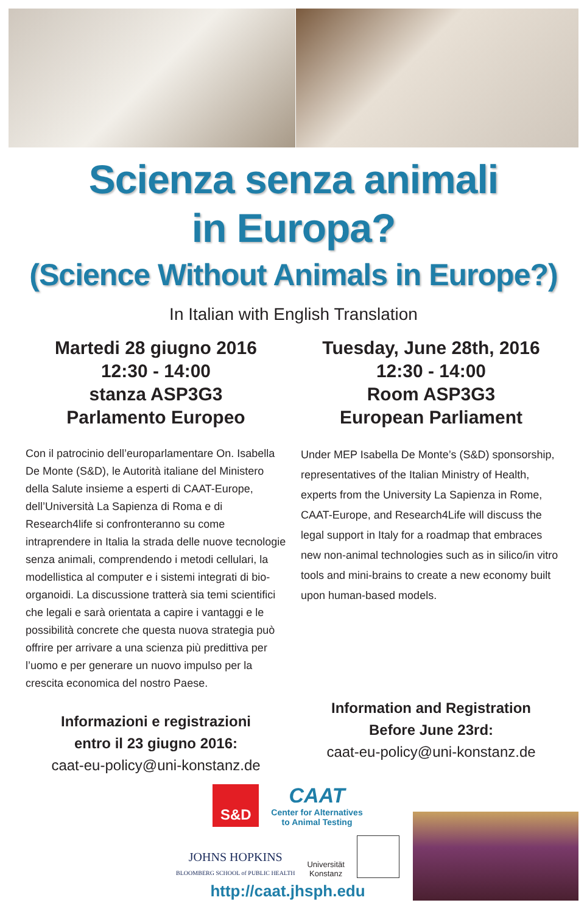Scienza senza animali
in Europa?
(Science Without Animals in Europe?)
In Italian with English Translation
Martedi 28 giugno 2016
12:30 - 14:00
stanza ASP3G3
Parlamento Europeo
Con il patrocinio dell’europarlamentare On. Isabella De Monte (S&D), le Autorità italiane del Ministero della Salute insieme a esperti di CAAT-Europe, dell’Università La Sapienza di Roma e di Research4life si confronteranno su come intraprendere in Italia la strada delle nuove tecnologie senza animali, comprendendo i metodi cellulari, la modellistica al computer e i sistemi integrati di bio-organoidi. La discussione tratterà sia temi scientifici che legali e sarà orientata a capire i vantaggi e le possibilità concrete che questa nuova strategia può offrire per arrivare a una scienza più predittiva per l’uomo e per generare un nuovo impulso per la crescita economica del nostro Paese.
Informazioni e registrazioni
entro il 23 giugno 2016:
caat-eu-policy@uni-konstanz.de
Tuesday, June 28th, 2016
12:30 - 14:00
Room ASP3G3
European Parliament
Under MEP Isabella De Monte’s (S&D) sponsorship, representatives of the Italian Ministry of Health, experts from the University La Sapienza in Rome, CAAT-Europe, and Research4Life will discuss the legal support in Italy for a roadmap that embraces new non-animal technologies such as in silico/in vitro tools and mini-brains to create a new economy built upon human-based models.
Information and Registration
Before June 23rd:
caat-eu-policy@uni-konstanz.de
S&D
CAAT
Center for Alternatives
to Animal Testing
JOHNS HOPKINS
BLOOMBERG SCHOOL of PUBLIC HEALTH
Universität
Konstanz
http://caat.jhsph.edu